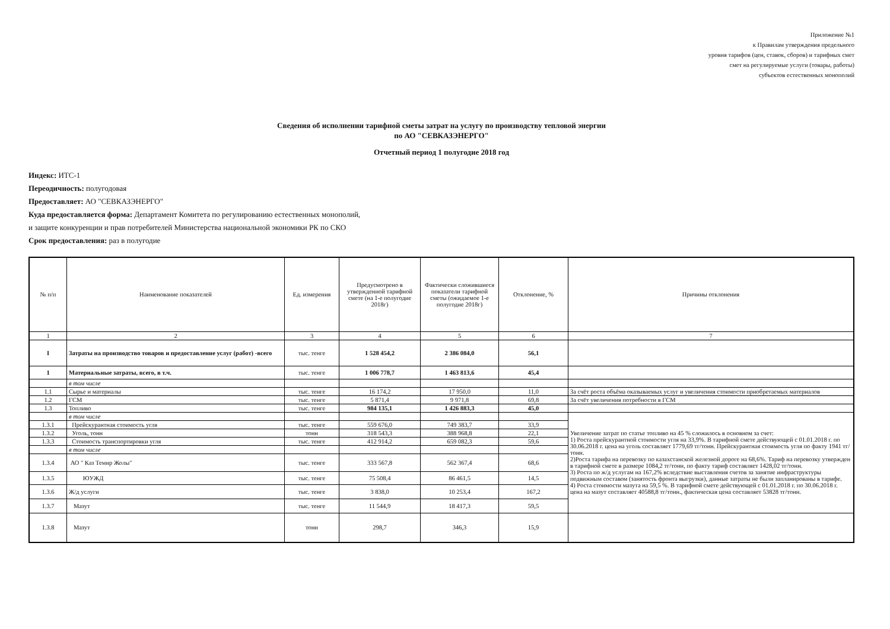Приложение №1
к Правилам утверждения предельного
уровня тарифов (цен, ставок, сборов) и тарифных смет
смет на регулируемые услуги (товары, работы)
субъектов естественных монополий
Сведения об исполнении тарифной сметы затрат на услугу по производству тепловой энергии
по АО "СЕВКАЗЭНЕРГО"
Отчетный период 1 полугодие 2018 год
Индекс: ИТС-1
Переодичность: полугодовая
Предоставляет: АО "СЕВКАЗЭНЕРГО"
Куда предоставляется форма: Департамент Комитета по регулированию естественных монополий,
и защите конкуренции и прав потребителей Министерства национальной экономики РК по СКО
Срок предоставления: раз в полугодие
| № п/п | Наименование показателей | Ед. измерения | Предусмотрено в утвержденной тарифной смете (на 1-е полугодие 2018г) | Фактически сложившиеся показатели тарифной сметы (ожидаемое 1-е полугодие 2018г) | Отклонение, % | Причины отклонения |
| --- | --- | --- | --- | --- | --- | --- |
| 1 | 2 | 3 | 4 | 5 | 6 | 7 |
| I | Затраты на производство товаров и предоставление услуг (работ) -всего | тыс. тенге | 1 528 454,2 | 2 386 084,0 | 56,1 | |
| 1 | Материальные затраты, всего, в т.ч. | тыс. тенге | 1 006 778,7 | 1 463 813,6 | 45,4 | |
| | в том числе | | | | | |
| 1.1 | Сырье и материалы | тыс. тенге | 16 174,2 | 17 950,0 | 11,0 | За счёт роста объёма оказываемых услуг и увеличения стоимости приобретаемых материалов |
| 1.2 | ГСМ | тыс. тенге | 5 871,4 | 9 971,8 | 69,8 | За счёт увеличения потребности в ГСМ |
| 1.3 | Топливо | тыс. тенге | 984 135,1 | 1 426 883,3 | 45,0 | |
| | в том числе | | | | | Увеличение затрат по статье топливо на 45 % сложилось в основном за счет: 1) Роста прейскурантной стоимости угля на 33,9%. В тарифной смете действующей с 01.01.2018 г. по 30.06.2018 г. цена на уголь составляет 1779,69 тг/тонн. Прейскурантная стоимость угля по факту 1941 тг/тонн. 2)Роста тарифа на перевозку по казахстанской железной дороге на 68,6%. Тариф на перевозку утвержден в тарифной смете в размере 1084,2 тг/тонн, по факту тариф составляет 1428,02 тг/тонн. 3) Роста по ж/д услугам на 167,2% вследствие выставления счетов за занятие инфраструктуры подвижным составом (занятость фронта выгрузки), данные затраты не были запланированы в тарифе. 4) Роста стоимости мазута на 59,5 %. В тарифной смете действующей с 01.01.2018 г. по 30.06.2018 г. цена на мазут составляет 40588,8 тг/тонн., фактическая цена составляет 53828 тг/тонн. |
| 1.3.1 | Прейскурантная стоимость угля | тыс. тенге | 559 676,0 | 749 383,7 | 33,9 | |
| 1.3.2 | Уголь, тонн | тонн | 318 543,3 | 388 968,8 | 22,1 | |
| 1.3.3 | Стоимость транспортировки угля | тыс. тенге | 412 914,2 | 659 082,3 | 59,6 | |
| | в том числе | | | | | |
| 1.3.4 | АО " Каз Темир Жолы" | тыс. тенге | 333 567,8 | 562 367,4 | 68,6 | |
| 1.3.5 | ЮУЖД | тыс. тенге | 75 508,4 | 86 461,5 | 14,5 | |
| 1.3.6 | Ж/д услуги | тыс. тенге | 3 838,0 | 10 253,4 | 167,2 | |
| 1.3.7 | Мазут | тыс. тенге | 11 544,9 | 18 417,3 | 59,5 | |
| 1.3.8 | Мазут | тонн | 298,7 | 346,3 | 15,9 | |